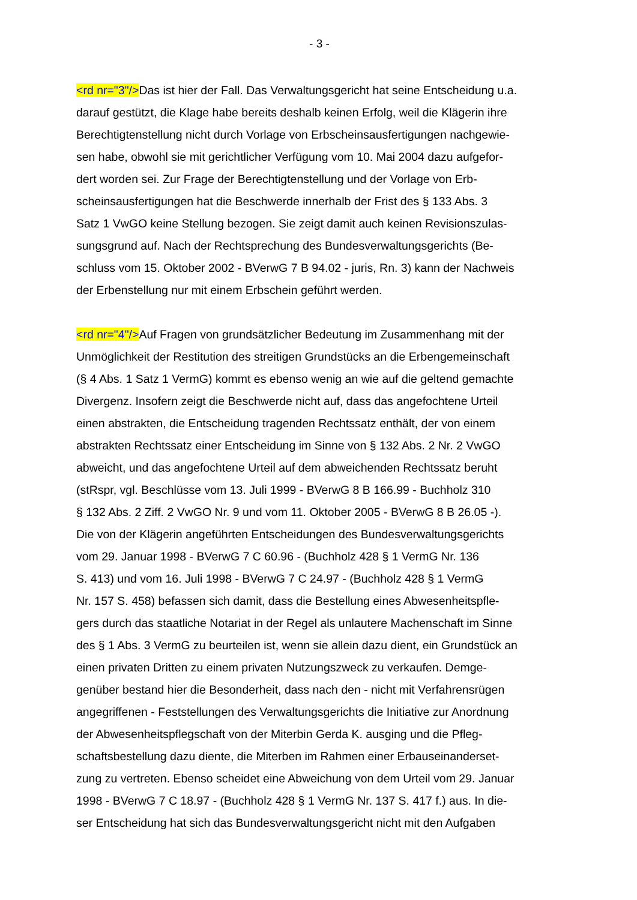- 3 -
<rd nr="3"/>Das ist hier der Fall. Das Verwaltungsgericht hat seine Entscheidung u.a.
darauf gestützt, die Klage habe bereits deshalb keinen Erfolg, weil die Klägerin ihre
Berechtigtenstellung nicht durch Vorlage von Erbscheinsausfertigungen nachgewie-
sen habe, obwohl sie mit gerichtlicher Verfügung vom 10. Mai 2004 dazu aufgefor-
dert worden sei. Zur Frage der Berechtigtenstellung und der Vorlage von Erb-
scheinsausfertigungen hat die Beschwerde innerhalb der Frist des § 133 Abs. 3
Satz 1 VwGO keine Stellung bezogen. Sie zeigt damit auch keinen Revisionszulas-
sungsgrund auf. Nach der Rechtsprechung des Bundesverwaltungsgerichts (Be-
schluss vom 15. Oktober 2002 - BVerwG 7 B 94.02 - juris, Rn. 3) kann der Nachweis
der Erbenstellung nur mit einem Erbschein geführt werden.
<rd nr="4"/>Auf Fragen von grundsätzlicher Bedeutung im Zusammenhang mit der
Unmöglichkeit der Restitution des streitigen Grundstücks an die Erbengemeinschaft
(§ 4 Abs. 1 Satz 1 VermG) kommt es ebenso wenig an wie auf die geltend gemachte
Divergenz. Insofern zeigt die Beschwerde nicht auf, dass das angefochtene Urteil
einen abstrakten, die Entscheidung tragenden Rechtssatz enthält, der von einem
abstrakten Rechtssatz einer Entscheidung im Sinne von § 132 Abs. 2 Nr. 2 VwGO
abweicht, und das angefochtene Urteil auf dem abweichenden Rechtssatz beruht
(stRspr, vgl. Beschlüsse vom 13. Juli 1999 - BVerwG 8 B 166.99 - Buchholz 310
§ 132 Abs. 2 Ziff. 2 VwGO Nr. 9 und vom 11. Oktober 2005 - BVerwG 8 B 26.05 -).
Die von der Klägerin angeführten Entscheidungen des Bundesverwaltungsgerichts
vom 29. Januar 1998 - BVerwG 7 C 60.96 - (Buchholz 428 § 1 VermG Nr. 136
S. 413) und vom 16. Juli 1998 - BVerwG 7 C 24.97 - (Buchholz 428 § 1 VermG
Nr. 157 S. 458) befassen sich damit, dass die Bestellung eines Abwesenheitspfle-
gers durch das staatliche Notariat in der Regel als unlautere Machenschaft im Sinne
des § 1 Abs. 3 VermG zu beurteilen ist, wenn sie allein dazu dient, ein Grundstück an
einen privaten Dritten zu einem privaten Nutzungszweck zu verkaufen. Demge-
genüber bestand hier die Besonderheit, dass nach den - nicht mit Verfahrensrügen
angegriffenen - Feststellungen des Verwaltungsgerichts die Initiative zur Anordnung
der Abwesenheitspflegschaft von der Miterbin Gerda K. ausging und die Pfleg-
schaftsbestellung dazu diente, die Miterben im Rahmen einer Erbauseinanderset-
zung zu vertreten. Ebenso scheidet eine Abweichung von dem Urteil vom 29. Januar
1998 - BVerwG 7 C 18.97 - (Buchholz 428 § 1 VermG Nr. 137 S. 417 f.) aus. In die-
ser Entscheidung hat sich das Bundesverwaltungsgericht nicht mit den Aufgaben